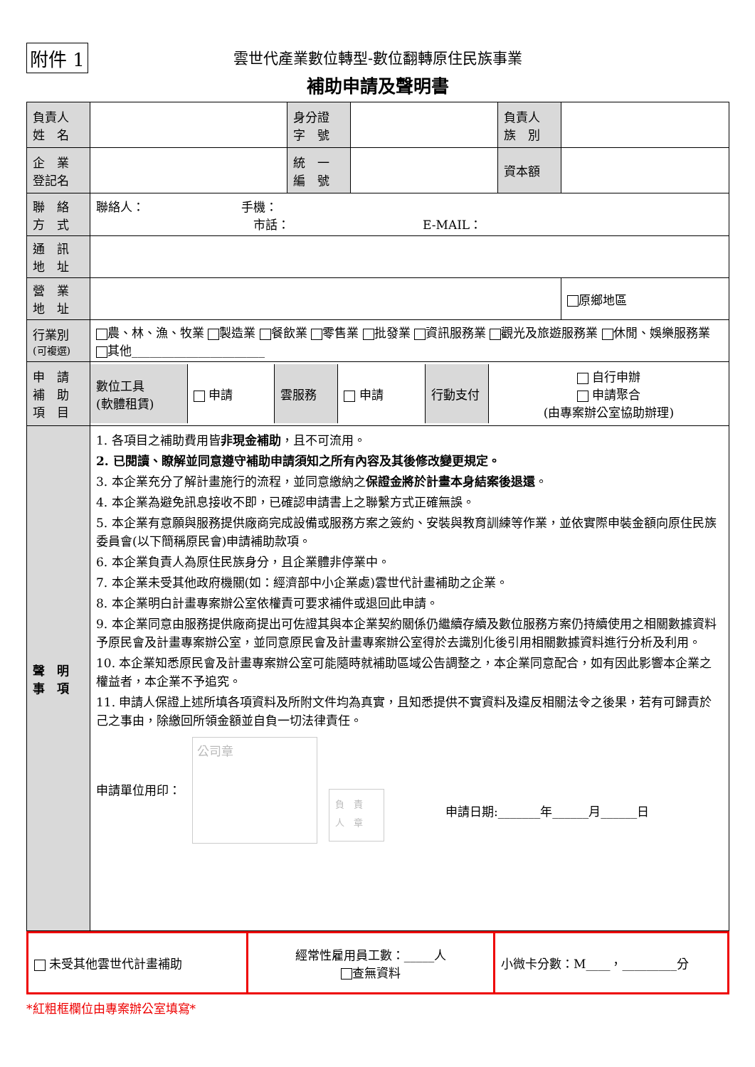附件 1
雲世代產業數位轉型-數位翻轉原住民族事業
補助申請及聲明書
| 負責人 姓 名 | | 身分證 字 號 | | 負責人 族 別 | |
| 企 業 登記名 | | 統 一 編 號 | | 資本額 | |
| 聯 絡 方 式 | 聯絡人： 手機： 市話： E-MAIL： | | | | |
| 通 訊 地 址 | | | | | |
| 營 業 地 址 | | | | | 原鄉地區 |
| 行業別 (可複選) | 農、林、漁、牧業 製造業 餐飲業 零售業 批發業 資訊服務業 觀光及旅遊服務業 休閒、娛樂服務業 其他______________________ | | | | |
| 申 請 補 助 項 目 | / 數位工具 (軟體租賃) / 申請 / 雲服務 / 申請 / 行動支付 / 自行申辦 申請聚合 (由專案辦公室協助辦理) / | | | | |
| 聲 明 事 項 | 1. 各項目之補助費用皆 非現金補助 ，且不可流用。 2. 已閱讀、瞭解並同意遵守補助申請須知之所有內容及其後修改變更規定。 3. 本企業充分了解計畫施行的流程，並同意繳納之 保證金將於計畫本身結案後退還 。 4. 本企業為避免訊息接收不即，已確認申請書上之聯繫方式正確無誤。 5. 本企業有意願與服務提供廠商完成設備或服務方案之簽約、安裝與教育訓練等作業，並依實際申裝金額向原住民族委員會(以下簡稱原民會)申請補助款項。 6. 本企業負責人為原住民族身分，且企業體非停業中。 7. 本企業未受其他政府機關(如：經濟部中小企業處)雲世代計畫補助之企業。 8. 本企業明白計畫專案辦公室依權責可要求補件或退回此申請。 9. 本企業同意由服務提供廠商提出可佐證其與本企業契約關係仍繼續存續及數位服務方案仍持續使用之相關數據資料予原民會及計畫專案辦公室，並同意原民會及計畫專案辦公室得於去識別化後引用相關數據資料進行分析及利用。 10. 本企業知悉原民會及計畫專案辦公室可能隨時就補助區域公告調整之，本企業同意配合，如有因此影響本企業之權益者，本企業不予追究。 11. 申請人保證上述所填各項資料及所附文件均為真實，且知悉提供不實資料及違反相關法令之後果，若有可歸責於己之事由，除繳回所領金額並自負一切法律責任。 申請單位用印： 公司章 負 責 人 章 申請日期:_______年______月______日 | | | | |
| 未受其他雲世代計畫補助 | 經常性雇用員工數：_____人 查無資料 | 小微卡分數：M____，_________分 |
*紅粗框欄位由專案辦公室填寫*